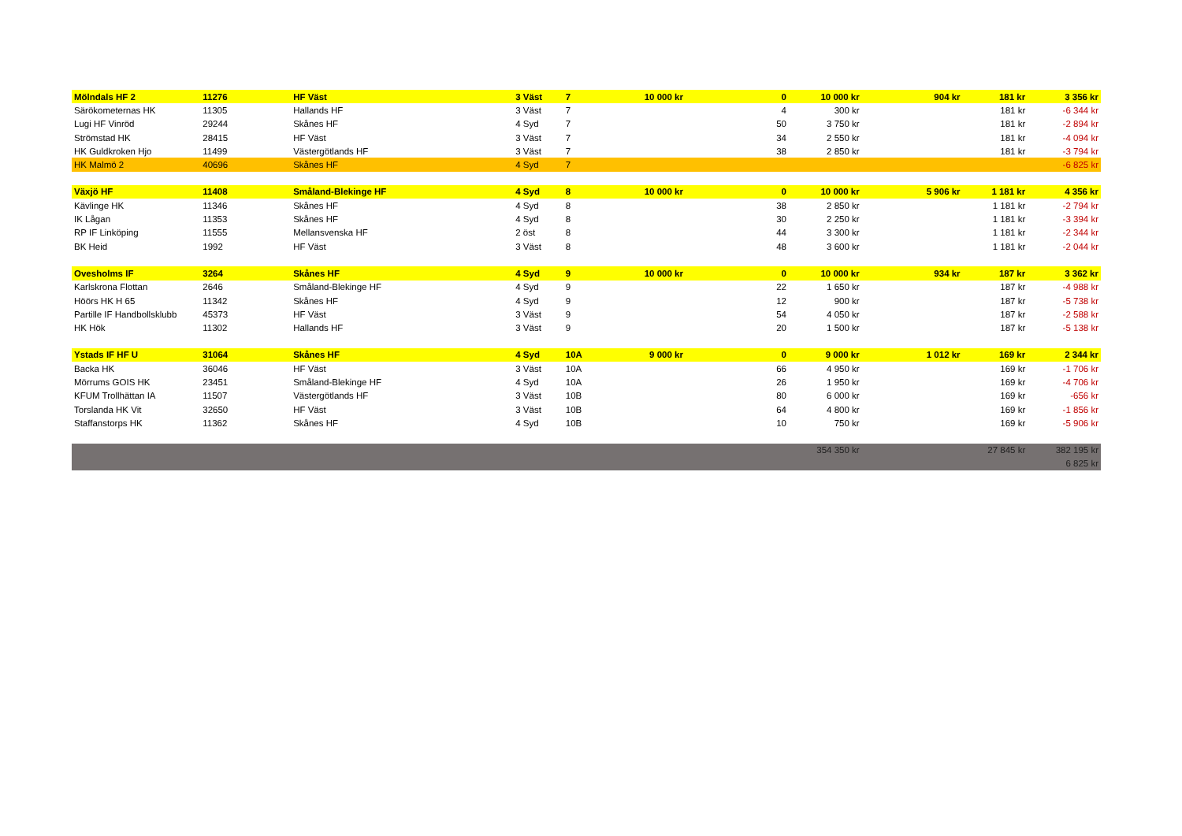| Mölndals HF 2 | 11276 | HF Väst | 3 Väst | 7 | 10 000 kr | 0 | 10 000 kr | 904 kr | 181 kr | 3 356 kr |
| Särökometernas HK | 11305 | Hallands HF | 3 Väst | 7 | | 4 | 300 kr | | 181 kr | -6 344 kr |
| Lugi HF Vinröd | 29244 | Skånes HF | 4 Syd | 7 | | 50 | 3 750 kr | | 181 kr | -2 894 kr |
| Strömstad HK | 28415 | HF Väst | 3 Väst | 7 | | 34 | 2 550 kr | | 181 kr | -4 094 kr |
| HK Guldkroken Hjo | 11499 | Västergötlands HF | 3 Väst | 7 | | 38 | 2 850 kr | | 181 kr | -3 794 kr |
| HK Malmö 2 | 40696 | Skånes HF | 4 Syd | 7 | | | | | | -6 825 kr |
| Växjö HF | 11408 | Småland-Blekinge HF | 4 Syd | 8 | 10 000 kr | 0 | 10 000 kr | 5 906 kr | 1 181 kr | 4 356 kr |
| Kävlinge HK | 11346 | Skånes HF | 4 Syd | 8 | | 38 | 2 850 kr | | 1 181 kr | -2 794 kr |
| IK Lågan | 11353 | Skånes HF | 4 Syd | 8 | | 30 | 2 250 kr | | 1 181 kr | -3 394 kr |
| RP IF Linköping | 11555 | Mellansvenska HF | 2 öst | 8 | | 44 | 3 300 kr | | 1 181 kr | -2 344 kr |
| BK Heid | 1992 | HF Väst | 3 Väst | 8 | | 48 | 3 600 kr | | 1 181 kr | -2 044 kr |
| Ovesholms IF | 3264 | Skånes HF | 4 Syd | 9 | 10 000 kr | 0 | 10 000 kr | 934 kr | 187 kr | 3 362 kr |
| Karlskrona Flottan | 2646 | Småland-Blekinge HF | 4 Syd | 9 | | 22 | 1 650 kr | | 187 kr | -4 988 kr |
| Höörs HK H 65 | 11342 | Skånes HF | 4 Syd | 9 | | 12 | 900 kr | | 187 kr | -5 738 kr |
| Partille IF Handbollsklubb | 45373 | HF Väst | 3 Väst | 9 | | 54 | 4 050 kr | | 187 kr | -2 588 kr |
| HK Hök | 11302 | Hallands HF | 3 Väst | 9 | | 20 | 1 500 kr | | 187 kr | -5 138 kr |
| Ystads IF HF U | 31064 | Skånes HF | 4 Syd | 10A | 9 000 kr | 0 | 9 000 kr | 1 012 kr | 169 kr | 2 344 kr |
| Backa HK | 36046 | HF Väst | 3 Väst | 10A | | 66 | 4 950 kr | | 169 kr | -1 706 kr |
| Mörrums GOIS HK | 23451 | Småland-Blekinge HF | 4 Syd | 10A | | 26 | 1 950 kr | | 169 kr | -4 706 kr |
| KFUM Trollhättan IA | 11507 | Västergötlands HF | 3 Väst | 10B | | 80 | 6 000 kr | | 169 kr | -656 kr |
| Torslanda HK Vit | 32650 | HF Väst | 3 Väst | 10B | | 64 | 4 800 kr | | 169 kr | -1 856 kr |
| Staffanstorps HK | 11362 | Skånes HF | 4 Syd | 10B | | 10 | 750 kr | | 169 kr | -5 906 kr |
| | | | | | | | 354 350 kr | | 27 845 kr | 382 195 kr |
| | | | | | | | | | | 6 825 kr |